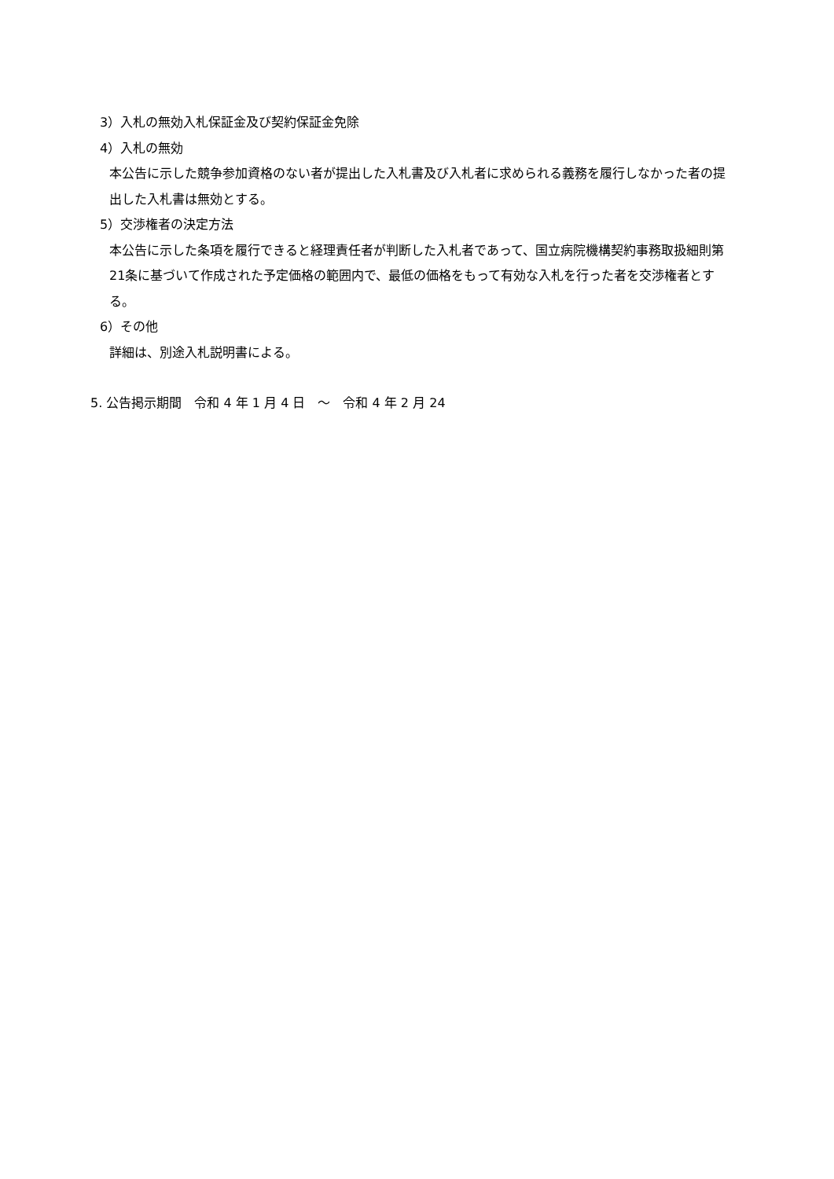3）入札の無効入札保証金及び契約保証金免除
4）入札の無効
本公告に示した競争参加資格のない者が提出した入札書及び入札者に求められる義務を履行しなかった者の提出した入札書は無効とする。
5）交渉権者の決定方法
本公告に示した条項を履行できると経理責任者が判断した入札者であって、国立病院機構契約事務取扱細則第21条に基づいて作成された予定価格の範囲内で、最低の価格をもって有効な入札を行った者を交渉権者とする。
6）その他
詳細は、別途入札説明書による。
5. 公告掲示期間　令和 4 年 1 月 4 日　～　令和 4 年 2 月 24